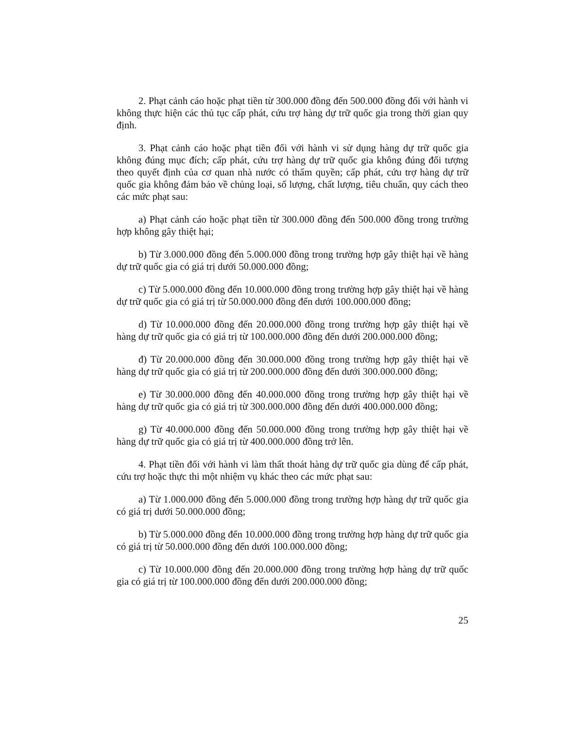2. Phạt cảnh cáo hoặc phạt tiền từ 300.000 đồng đến 500.000 đồng đối với hành vi không thực hiện các thủ tục cấp phát, cứu trợ hàng dự trữ quốc gia trong thời gian quy định.
3. Phạt cảnh cáo hoặc phạt tiền đối với hành vi sử dụng hàng dự trữ quốc gia không đúng mục đích; cấp phát, cứu trợ hàng dự trữ quốc gia không đúng đối tượng theo quyết định của cơ quan nhà nước có thẩm quyền; cấp phát, cứu trợ hàng dự trữ quốc gia không đảm bảo về chủng loại, số lượng, chất lượng, tiêu chuẩn, quy cách theo các mức phạt sau:
a) Phạt cảnh cáo hoặc phạt tiền từ 300.000 đồng đến 500.000 đồng trong trường hợp không gây thiệt hại;
b) Từ 3.000.000 đồng đến 5.000.000 đồng trong trường hợp gây thiệt hại về hàng dự trữ quốc gia có giá trị dưới 50.000.000 đồng;
c) Từ 5.000.000 đồng đến 10.000.000 đồng trong trường hợp gây thiệt hại về hàng dự trữ quốc gia có giá trị từ 50.000.000 đồng đến dưới 100.000.000 đồng;
d) Từ 10.000.000 đồng đến 20.000.000 đồng trong trường hợp gây thiệt hại về hàng dự trữ quốc gia có giá trị từ 100.000.000 đồng đến dưới 200.000.000 đồng;
đ) Từ 20.000.000 đồng đến 30.000.000 đồng trong trường hợp gây thiệt hại về hàng dự trữ quốc gia có giá trị từ 200.000.000 đồng đến dưới 300.000.000 đồng;
e) Từ 30.000.000 đồng đến 40.000.000 đồng trong trường hợp gây thiệt hại về hàng dự trữ quốc gia có giá trị từ 300.000.000 đồng đến dưới 400.000.000 đồng;
g) Từ 40.000.000 đồng đến 50.000.000 đồng trong trường hợp gây thiệt hại về hàng dự trữ quốc gia có giá trị từ 400.000.000 đồng trở lên.
4. Phạt tiền đối với hành vi làm thất thoát hàng dự trữ quốc gia dùng để cấp phát, cứu trợ hoặc thực thi một nhiệm vụ khác theo các mức phạt sau:
a) Từ 1.000.000 đồng đến 5.000.000 đồng trong trường hợp hàng dự trữ quốc gia có giá trị dưới 50.000.000 đồng;
b) Từ 5.000.000 đồng đến 10.000.000 đồng trong trường hợp hàng dự trữ quốc gia có giá trị từ 50.000.000 đồng đến dưới 100.000.000 đồng;
c) Từ 10.000.000 đồng đến 20.000.000 đồng trong trường hợp hàng dự trữ quốc gia có giá trị từ 100.000.000 đồng đến dưới 200.000.000 đồng;
25